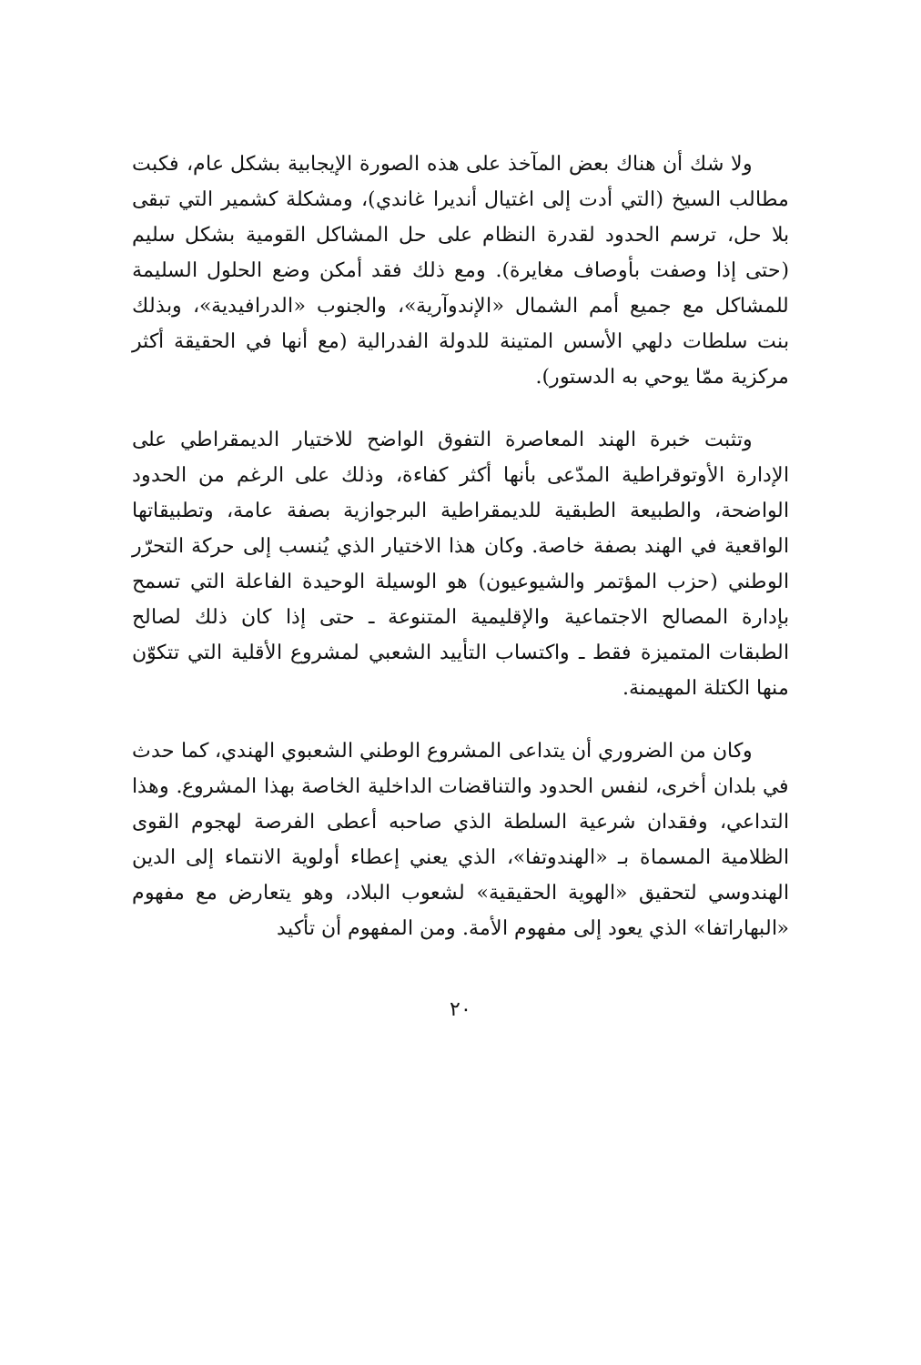ولا شك أن هناك بعض المآخذ على هذه الصورة الإيجابية بشكل عام، فكبت مطالب السيخ (التي أدت إلى اغتيال أنديرا غاندي)، ومشكلة كشمير التي تبقى بلا حل، ترسم الحدود لقدرة النظام على حل المشاكل القومية بشكل سليم (حتى إذا وصفت بأوصاف مغايرة). ومع ذلك فقد أمكن وضع الحلول السليمة للمشاكل مع جميع أمم الشمال «الإندوآرية»، والجنوب «الدرافيدية»، وبذلك بنت سلطات دلهي الأسس المتينة للدولة الفدرالية (مع أنها في الحقيقة أكثر مركزية ممّا يوحي به الدستور).
وتثبت خبرة الهند المعاصرة التفوق الواضح للاختيار الديمقراطي على الإدارة الأوتوقراطية المدّعى بأنها أكثر كفاءة، وذلك على الرغم من الحدود الواضحة، والطبيعة الطبقية للديمقراطية البرجوازية بصفة عامة، وتطبيقاتها الواقعية في الهند بصفة خاصة. وكان هذا الاختيار الذي يُنسب إلى حركة التحرّر الوطني (حزب المؤتمر والشيوعيون) هو الوسيلة الوحيدة الفاعلة التي تسمح بإدارة المصالح الاجتماعية والإقليمية المتنوعة ـ حتى إذا كان ذلك لصالح الطبقات المتميزة فقط ـ واكتساب التأييد الشعبي لمشروع الأقلية التي تتكوّن منها الكتلة المهيمنة.
وكان من الضروري أن يتداعى المشروع الوطني الشعبوي الهندي، كما حدث في بلدان أخرى، لنفس الحدود والتناقضات الداخلية الخاصة بهذا المشروع. وهذا التداعي، وفقدان شرعية السلطة الذي صاحبه أعطى الفرصة لهجوم القوى الظلامية المسماة بـ «الهندوتفا»، الذي يعني إعطاء أولوية الانتماء إلى الدين الهندوسي لتحقيق «الهوية الحقيقية» لشعوب البلاد، وهو يتعارض مع مفهوم «البهاراتفا» الذي يعود إلى مفهوم الأمة. ومن المفهوم أن تأكيد
٢٠